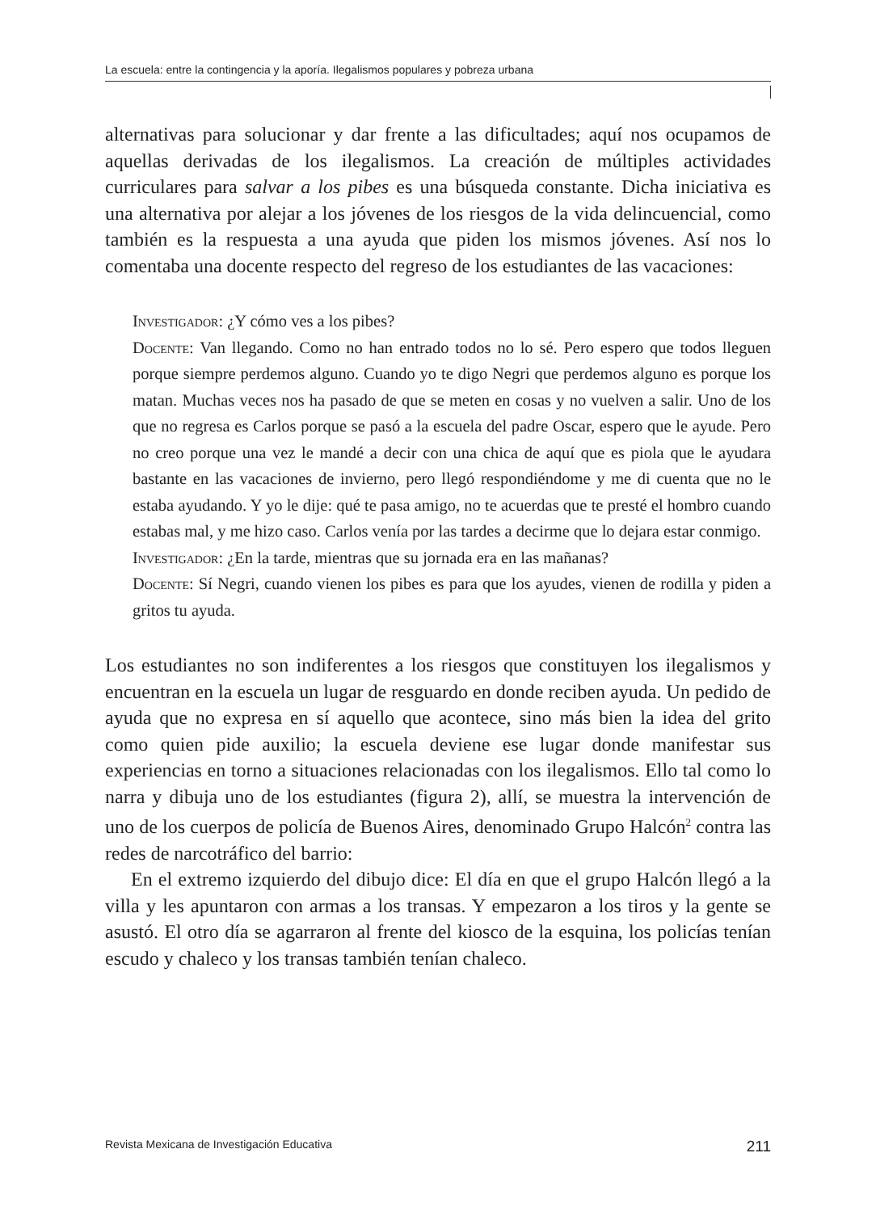La escuela: entre la contingencia y la aporía. Ilegalismos populares y pobreza urbana
alternativas para solucionar y dar frente a las dificultades; aquí nos ocupamos de aquellas derivadas de los ilegalismos. La creación de múltiples actividades curriculares para salvar a los pibes es una búsqueda constante. Dicha iniciativa es una alternativa por alejar a los jóvenes de los riesgos de la vida delincuencial, como también es la respuesta a una ayuda que piden los mismos jóvenes. Así nos lo comentaba una docente respecto del regreso de los estudiantes de las vacaciones:
Investigador: ¿Y cómo ves a los pibes?
Docente: Van llegando. Como no han entrado todos no lo sé. Pero espero que todos lleguen porque siempre perdemos alguno. Cuando yo te digo Negri que perdemos alguno es porque los matan. Muchas veces nos ha pasado de que se meten en cosas y no vuelven a salir. Uno de los que no regresa es Carlos porque se pasó a la escuela del padre Oscar, espero que le ayude. Pero no creo porque una vez le mandé a decir con una chica de aquí que es piola que le ayudara bastante en las vacaciones de invierno, pero llegó respondiéndome y me di cuenta que no le estaba ayudando. Y yo le dije: qué te pasa amigo, no te acuerdas que te presté el hombro cuando estabas mal, y me hizo caso. Carlos venía por las tardes a decirme que lo dejara estar conmigo.
Investigador: ¿En la tarde, mientras que su jornada era en las mañanas?
Docente: Sí Negri, cuando vienen los pibes es para que los ayudes, vienen de rodilla y piden a gritos tu ayuda.
Los estudiantes no son indiferentes a los riesgos que constituyen los ilegalismos y encuentran en la escuela un lugar de resguardo en donde reciben ayuda. Un pedido de ayuda que no expresa en sí aquello que acontece, sino más bien la idea del grito como quien pide auxilio; la escuela deviene ese lugar donde manifestar sus experiencias en torno a situaciones relacionadas con los ilegalismos. Ello tal como lo narra y dibuja uno de los estudiantes (figura 2), allí, se muestra la intervención de uno de los cuerpos de policía de Buenos Aires, denominado Grupo Halcón<sup>2</sup> contra las redes de narcotráfico del barrio:
En el extremo izquierdo del dibujo dice: El día en que el grupo Halcón llegó a la villa y les apuntaron con armas a los transas. Y empezaron a los tiros y la gente se asustó. El otro día se agarraron al frente del kiosco de la esquina, los policías tenían escudo y chaleco y los transas también tenían chaleco.
Revista Mexicana de Investigación Educativa 211